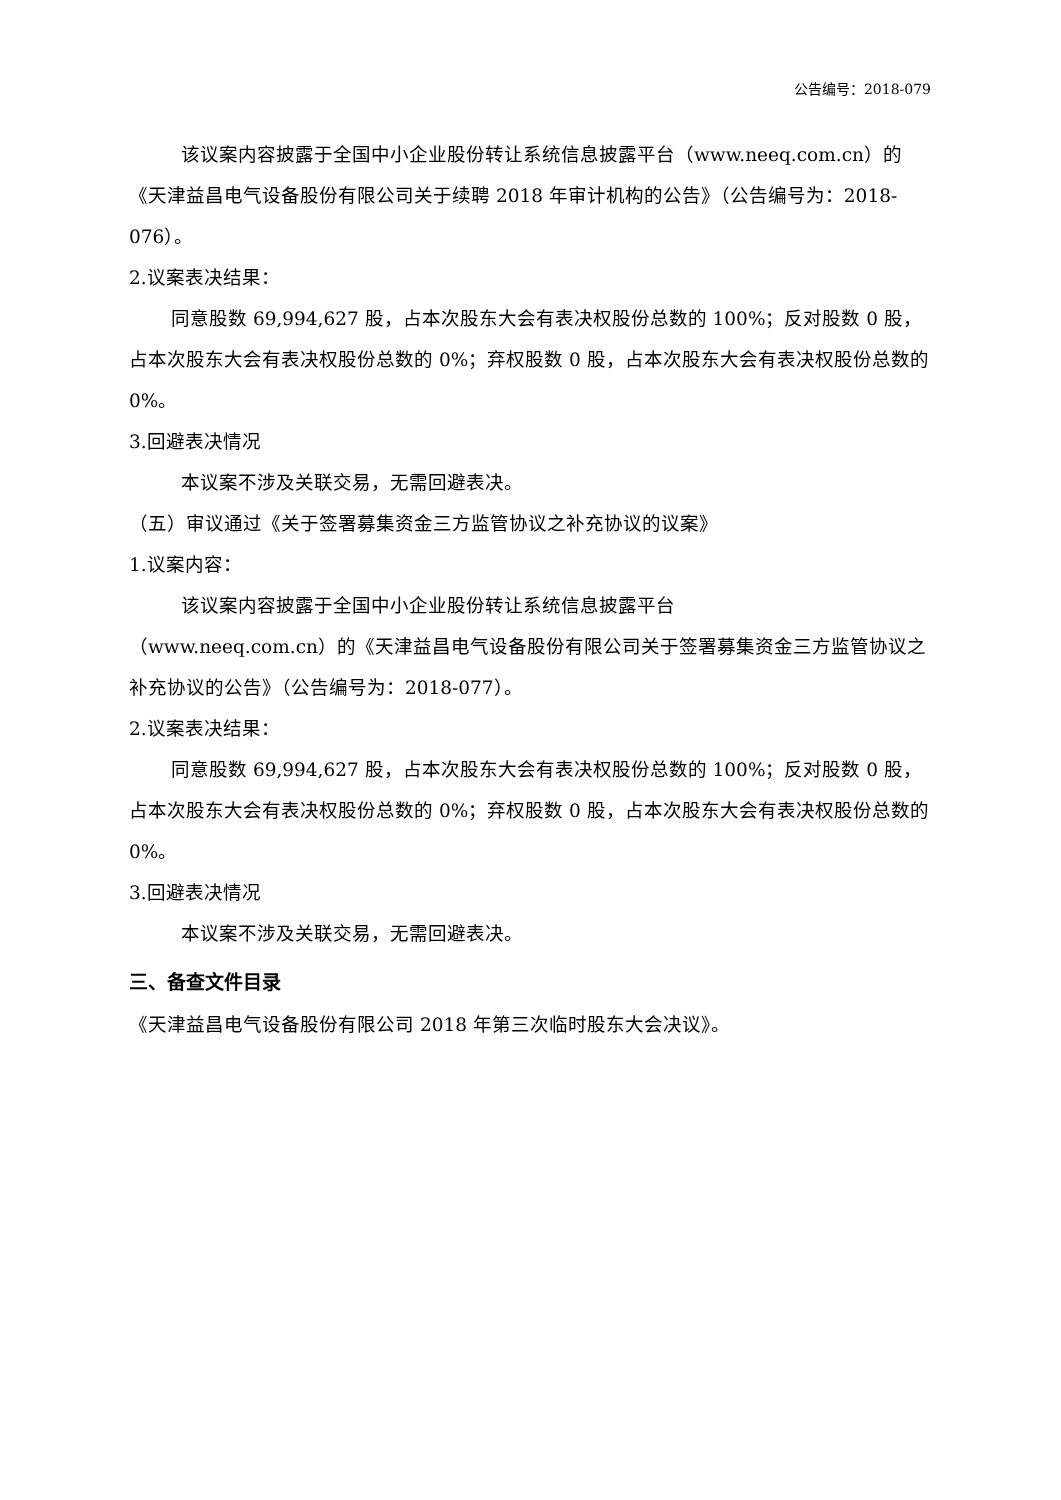公告编号：2018-079
该议案内容披露于全国中小企业股份转让系统信息披露平台（www.neeq.com.cn）的《天津益昌电气设备股份有限公司关于续聘 2018 年审计机构的公告》（公告编号为：2018-076）。
2.议案表决结果：
同意股数 69,994,627 股，占本次股东大会有表决权股份总数的 100%；反对股数 0 股，占本次股东大会有表决权股份总数的 0%；弃权股数 0 股，占本次股东大会有表决权股份总数的 0%。
3.回避表决情况
本议案不涉及关联交易，无需回避表决。
（五）审议通过《关于签署募集资金三方监管协议之补充协议的议案》
1.议案内容：
该议案内容披露于全国中小企业股份转让系统信息披露平台
（www.neeq.com.cn）的《天津益昌电气设备股份有限公司关于签署募集资金三方监管协议之补充协议的公告》（公告编号为：2018-077）。
2.议案表决结果：
同意股数 69,994,627 股，占本次股东大会有表决权股份总数的 100%；反对股数 0 股，占本次股东大会有表决权股份总数的 0%；弃权股数 0 股，占本次股东大会有表决权股份总数的 0%。
3.回避表决情况
本议案不涉及关联交易，无需回避表决。
三、备查文件目录
《天津益昌电气设备股份有限公司 2018 年第三次临时股东大会决议》。